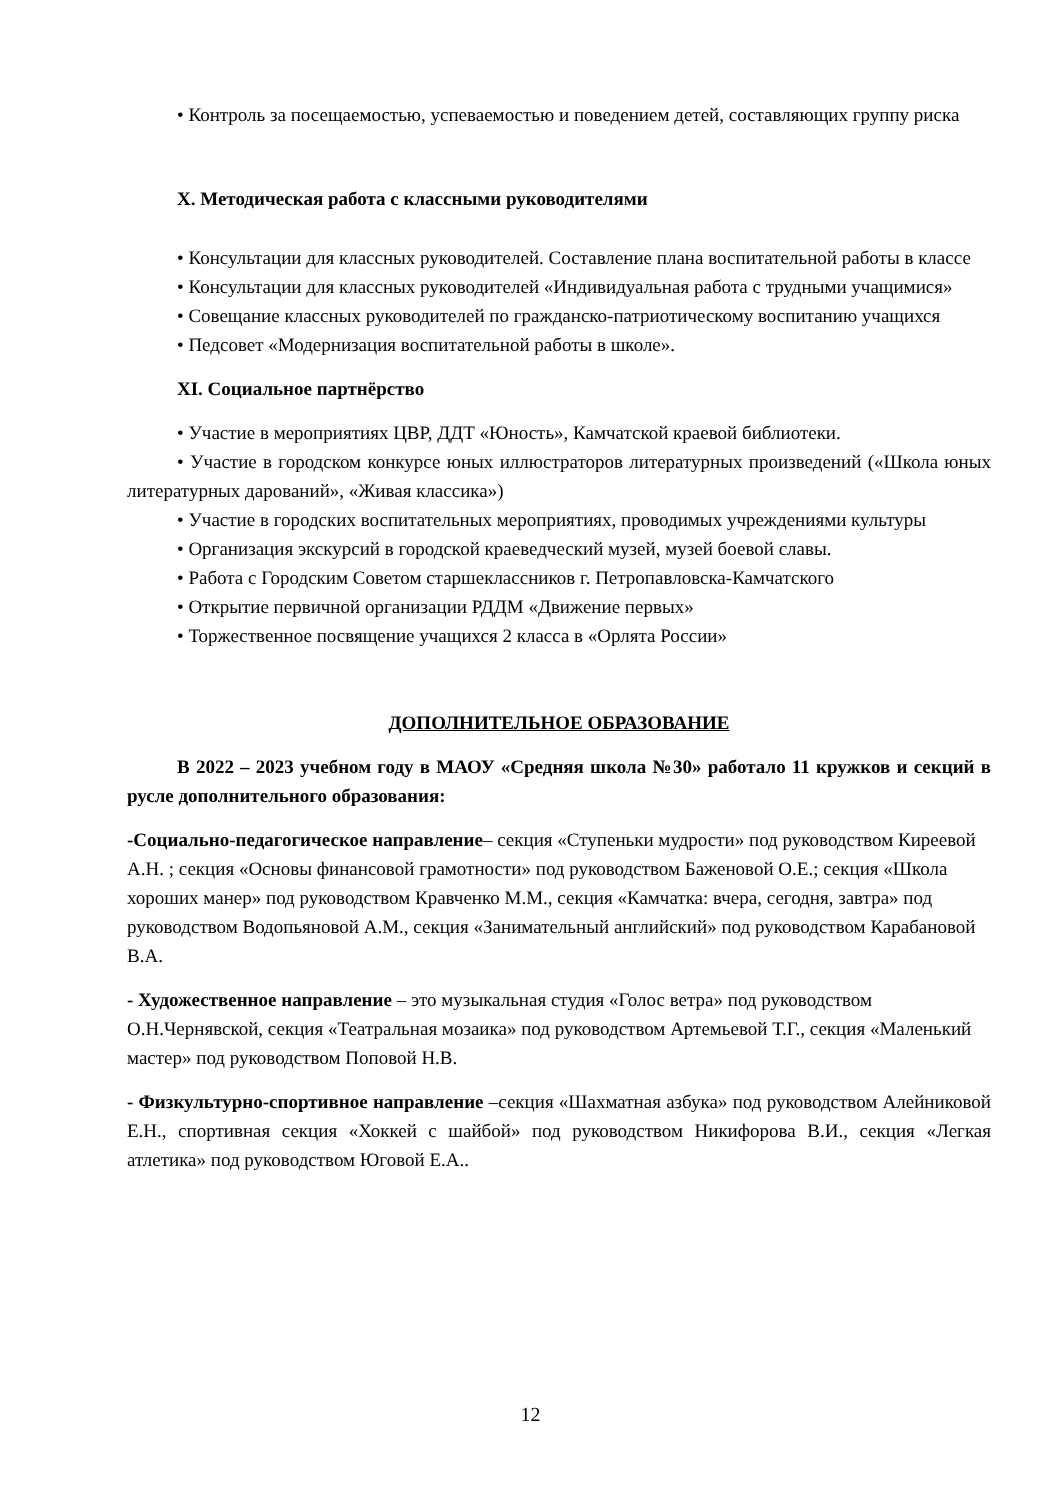• Контроль за посещаемостью, успеваемостью и поведением детей, составляющих группу риска
X. Методическая работа с классными руководителями
• Консультации для классных руководителей. Составление плана воспитательной работы в классе
• Консультации для классных руководителей «Индивидуальная работа с трудными учащимися»
• Совещание классных руководителей по гражданско-патриотическому воспитанию учащихся
• Педсовет «Модернизация воспитательной работы в школе».
XI. Социальное партнёрство
• Участие в мероприятиях ЦВР, ДДТ «Юность», Камчатской краевой библиотеки.
• Участие в городском конкурсе юных иллюстраторов литературных произведений («Школа юных литературных дарований», «Живая классика»)
• Участие в городских воспитательных мероприятиях, проводимых учреждениями культуры
• Организация экскурсий в городской краеведческий музей, музей боевой славы.
• Работа с Городским Советом старшеклассников г. Петропавловска-Камчатского
• Открытие первичной организации РДДМ «Движение первых»
• Торжественное посвящение учащихся 2 класса в «Орлята России»
ДОПОЛНИТЕЛЬНОЕ ОБРАЗОВАНИЕ
В 2022 – 2023 учебном году в МАОУ «Средняя школа №30» работало 11 кружков и секций в русле дополнительного образования:
-Социально-педагогическое направление– секция «Ступеньки мудрости» под руководством Киреевой А.Н. ; секция «Основы финансовой грамотности» под руководством Баженовой О.Е.; секция «Школа хороших манер» под руководством Кравченко М.М., секция «Камчатка: вчера, сегодня, завтра» под руководством Водопьяновой А.М., секция «Занимательный английский» под руководством Карабановой В.А.
- Художественное направление – это музыкальная студия «Голос ветра» под руководством О.Н.Чернявской, секция «Театральная мозаика» под руководством Артемьевой Т.Г., секция «Маленький мастер» под руководством Поповой Н.В.
- Физкультурно-спортивное направление –секция «Шахматная азбука» под руководством Алейниковой Е.Н., спортивная секция «Хоккей с шайбой» под руководством Никифорова В.И., секция «Легкая атлетика» под руководством Юговой Е.А..
12